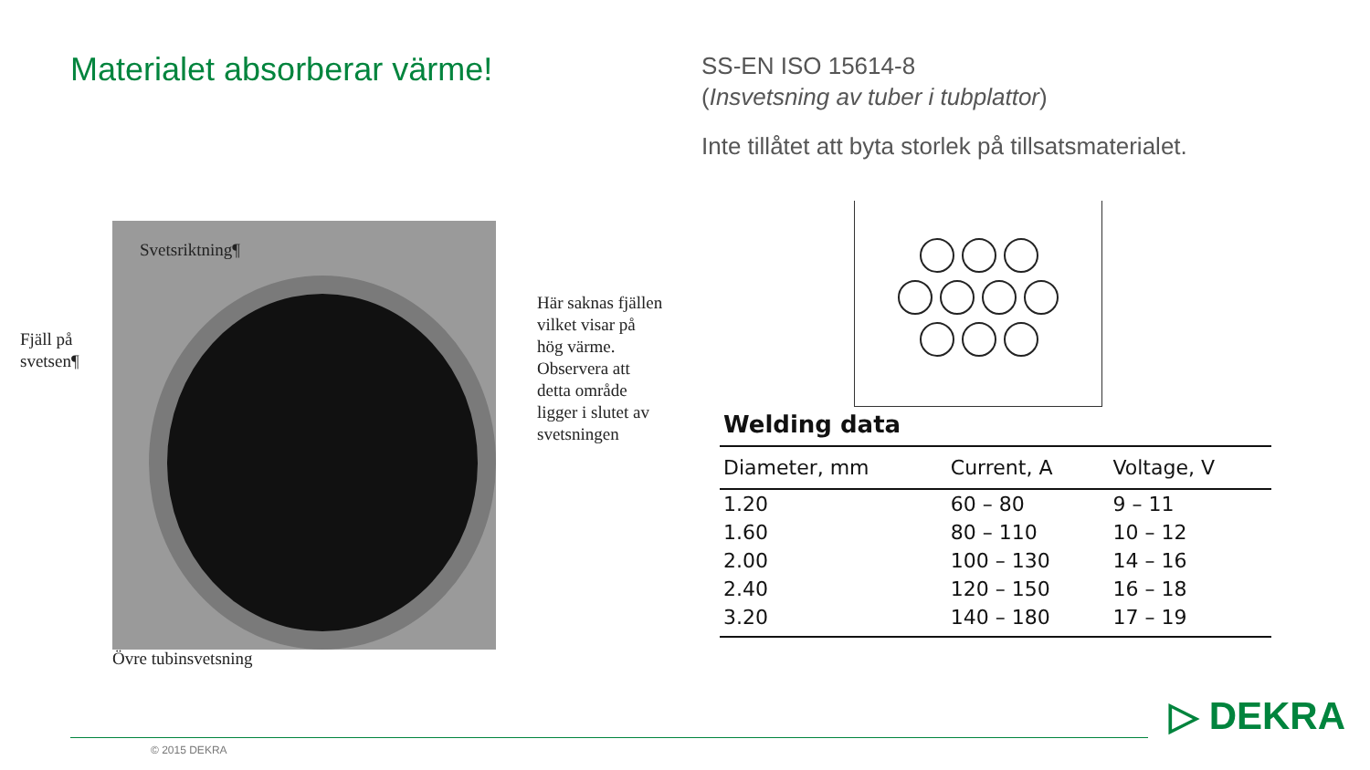Materialet absorberar värme!
SS-EN ISO 15614-8
(Insvetsning av tuber i tubplattor)
Inte tillåtet att byta storlek på tillsatsmaterialet.
Svetsriktning¶
Fjäll på
svetsen¶
Här saknas fjällen vilket visar på hög värme. Observera att detta område ligger i slutet av svetsningen
Övre tubinsvetsning
Welding data
| Diameter, mm | Current, A | Voltage, V |
| --- | --- | --- |
| 1.20 | 60 – 80 | 9 – 11 |
| 1.60 | 80 – 110 | 10 – 12 |
| 2.00 | 100 – 130 | 14 – 16 |
| 2.40 | 120 – 150 | 16 – 18 |
| 3.20 | 140 – 180 | 17 – 19 |
© 2015 DEKRA
▷ DEKRA